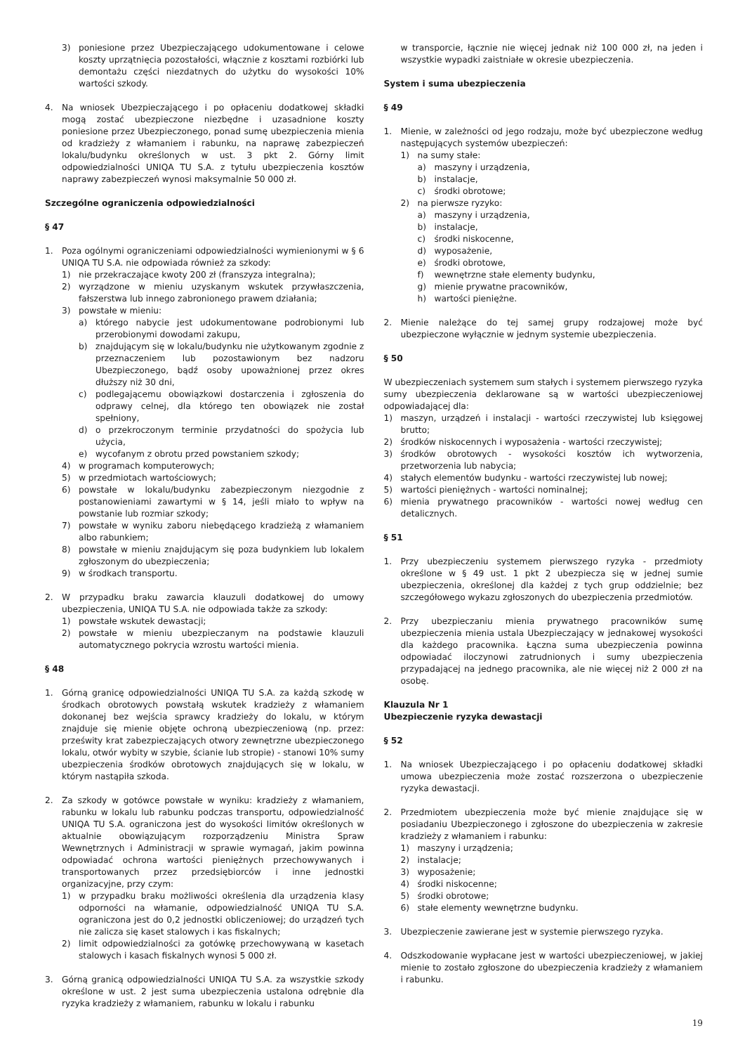3) poniesione przez Ubezpieczającego udokumentowane i celowe koszty uprzątnięcia pozostałości, włącznie z kosztami rozbiórki lub demontażu części niezdatnych do użytku do wysokości 10% wartości szkody.
4. Na wniosek Ubezpieczającego i po opłaceniu dodatkowej składki mogą zostać ubezpieczone niezbędne i uzasadnione koszty poniesione przez Ubezpieczonego, ponad sumę ubezpieczenia mienia od kradzieży z włamaniem i rabunku, na naprawę zabezpieczeń lokalu/budynku określonych w ust. 3 pkt 2. Górny limit odpowiedzialności UNIQA TU S.A. z tytułu ubezpieczenia kosztów naprawy zabezpieczeń wynosi maksymalnie 50 000 zł.
Szczególne ograniczenia odpowiedzialności
§ 47
1. Poza ogólnymi ograniczeniami odpowiedzialności wymienionymi w § 6 UNIQA TU S.A. nie odpowiada również za szkody:
1) nie przekraczające kwoty 200 zł (franszyza integralna);
2) wyrządzone w mieniu uzyskanym wskutek przywłaszczenia, fałszerstwa lub innego zabronionego prawem działania;
3) powstałe w mieniu:
a) którego nabycie jest udokumentowane podrobionymi lub przerobionymi dowodami zakupu,
b) znajdującym się w lokalu/budynku nie użytkowanym zgodnie z przeznaczeniem lub pozostawionym bez nadzoru Ubezpieczonego, bądź osoby upoważnionej przez okres dłuższy niż 30 dni,
c) podlegającemu obowiązkowi dostarczenia i zgłoszenia do odprawy celnej, dla którego ten obowiązek nie został spełniony,
d) o przekroczonym terminie przydatności do spożycia lub użycia,
e) wycofanym z obrotu przed powstaniem szkody;
4) w programach komputerowych;
5) w przedmiotach wartościowych;
6) powstałe w lokalu/budynku zabezpieczonym niezgodnie z postanowieniami zawartymi w § 14, jeśli miało to wpływ na powstanie lub rozmiar szkody;
7) powstałe w wyniku zaboru niebędącego kradzieżą z włamaniem albo rabunkiem;
8) powstałe w mieniu znajdującym się poza budynkiem lub lokalem zgłoszonym do ubezpieczenia;
9) w środkach transportu.
2. W przypadku braku zawarcia klauzuli dodatkowej do umowy ubezpieczenia, UNIQA TU S.A. nie odpowiada także za szkody:
1) powstałe wskutek dewastacji;
2) powstałe w mieniu ubezpieczanym na podstawie klauzuli automatycznego pokrycia wzrostu wartości mienia.
§ 48
1. Górną granicę odpowiedzialności UNIQA TU S.A. za każdą szkodę w środkach obrotowych powstałą wskutek kradzieży z włamaniem dokonanej bez wejścia sprawcy kradzieży do lokalu, w którym znajduje się mienie objęte ochroną ubezpieczeniową (np. przez: prześwity krat zabezpieczających otwory zewnętrzne ubezpieczonego lokalu, otwór wybity w szybie, ścianie lub stropie) - stanowi 10% sumy ubezpieczenia środków obrotowych znajdujących się w lokalu, w którym nastąpiła szkoda.
2. Za szkody w gotówce powstałe w wyniku: kradzieży z włamaniem, rabunku w lokalu lub rabunku podczas transportu, odpowiedzialność UNIQA TU S.A. ograniczona jest do wysokości limitów określonych w aktualnie obowiązującym rozporządzeniu Ministra Spraw Wewnętrznych i Administracji w sprawie wymagań, jakim powinna odpowiadać ochrona wartości pieniężnych przechowywanych i transportowanych przez przedsiębiorców i inne jednostki organizacyjne, przy czym:
1) w przypadku braku możliwości określenia dla urządzenia klasy odporności na włamanie, odpowiedzialność UNIQA TU S.A. ograniczona jest do 0,2 jednostki obliczeniowej; do urządzeń tych nie zalicza się kaset stalowych i kas fiskalnych;
2) limit odpowiedzialności za gotówkę przechowywaną w kasetach stalowych i kasach fiskalnych wynosi 5 000 zł.
3. Górną granicą odpowiedzialności UNIQA TU S.A. za wszystkie szkody określone w ust. 2 jest suma ubezpieczenia ustalona odrębnie dla ryzyka kradzieży z włamaniem, rabunku w lokalu i rabunku
w transporcie, łącznie nie więcej jednak niż 100 000 zł, na jeden i wszystkie wypadki zaistniałe w okresie ubezpieczenia.
System i suma ubezpieczenia
§ 49
1. Mienie, w zależności od jego rodzaju, może być ubezpieczone według następujących systemów ubezpieczeń:
1) na sumy stałe:
a) maszyny i urządzenia,
b) instalacje,
c) środki obrotowe;
2) na pierwsze ryzyko:
a) maszyny i urządzenia,
b) instalacje,
c) środki niskocenne,
d) wyposażenie,
e) środki obrotowe,
f) wewnętrzne stałe elementy budynku,
g) mienie prywatne pracowników,
h) wartości pieniężne.
2. Mienie należące do tej samej grupy rodzajowej może być ubezpieczone wyłącznie w jednym systemie ubezpieczenia.
§ 50
W ubezpieczeniach systemem sum stałych i systemem pierwszego ryzyka sumy ubezpieczenia deklarowane są w wartości ubezpieczeniowej odpowiadającej dla:
1) maszyn, urządzeń i instalacji - wartości rzeczywistej lub księgowej brutto;
2) środków niskocennych i wyposażenia - wartości rzeczywistej;
3) środków obrotowych - wysokości kosztów ich wytworzenia, przetworzenia lub nabycia;
4) stałych elementów budynku - wartości rzeczywistej lub nowej;
5) wartości pieniężnych - wartości nominalnej;
6) mienia prywatnego pracowników - wartości nowej według cen detalicznych.
§ 51
1. Przy ubezpieczeniu systemem pierwszego ryzyka - przedmioty określone w § 49 ust. 1 pkt 2 ubezpiecza się w jednej sumie ubezpieczenia, określonej dla każdej z tych grup oddzielnie; bez szczegółowego wykazu zgłoszonych do ubezpieczenia przedmiotów.
2. Przy ubezpieczaniu mienia prywatnego pracowników sumę ubezpieczenia mienia ustala Ubezpieczający w jednakowej wysokości dla każdego pracownika. Łączna suma ubezpieczenia powinna odpowiadać iloczynowi zatrudnionych i sumy ubezpieczenia przypadającej na jednego pracownika, ale nie więcej niż 2 000 zł na osobę.
Klauzula Nr 1
Ubezpieczenie ryzyka dewastacji
§ 52
1. Na wniosek Ubezpieczającego i po opłaceniu dodatkowej składki umowa ubezpieczenia może zostać rozszerzona o ubezpieczenie ryzyka dewastacji.
2. Przedmiotem ubezpieczenia może być mienie znajdujące się w posiadaniu Ubezpieczonego i zgłoszone do ubezpieczenia w zakresie kradzieży z włamaniem i rabunku:
1) maszyny i urządzenia;
2) instalacje;
3) wyposażenie;
4) środki niskocenne;
5) środki obrotowe;
6) stałe elementy wewnętrzne budynku.
3. Ubezpieczenie zawierane jest w systemie pierwszego ryzyka.
4. Odszkodowanie wypłacane jest w wartości ubezpieczeniowej, w jakiej mienie to zostało zgłoszone do ubezpieczenia kradzieży z włamaniem i rabunku.
19